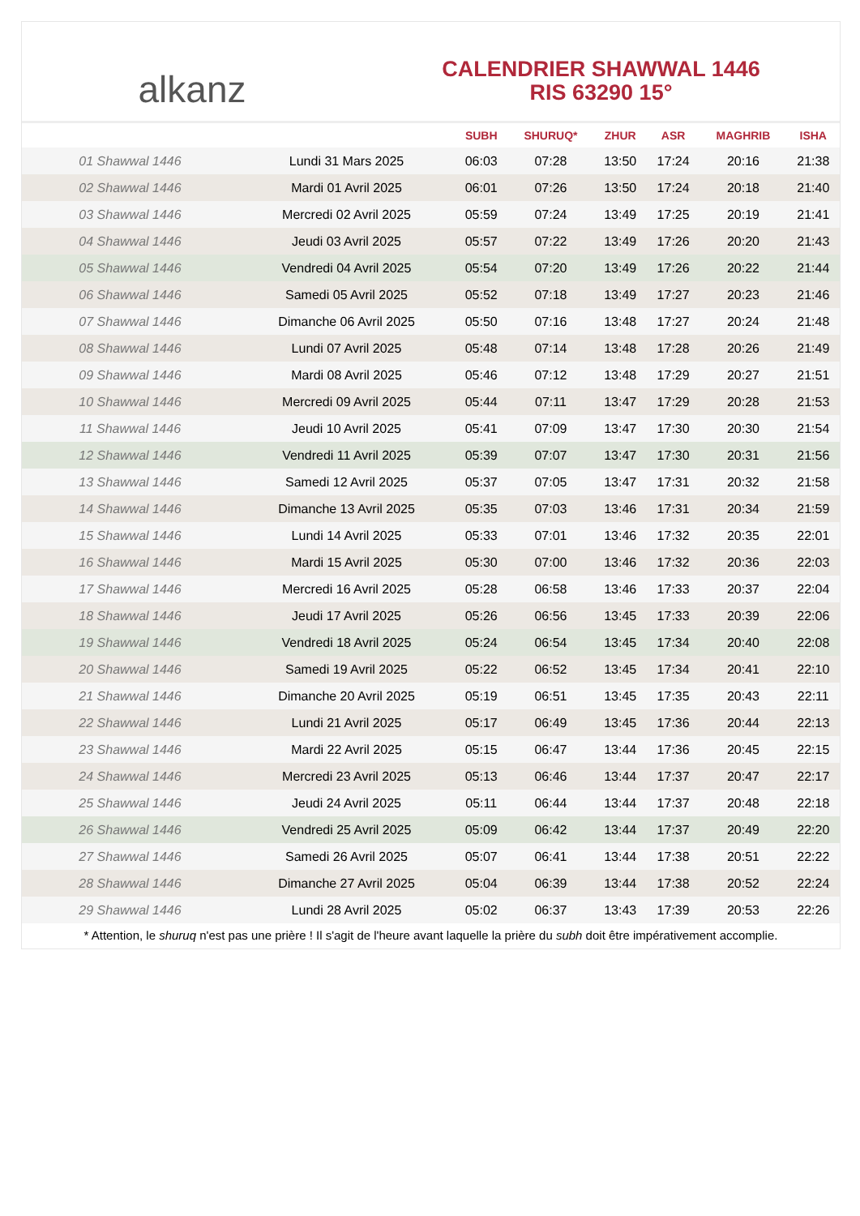alkanz
CALENDRIER SHAWWAL 1446
RIS 63290 15°
| | | SUBH | SHURUQ* | ZHUR | ASR | MAGHRIB | ISHA |
| --- | --- | --- | --- | --- | --- | --- | --- |
| 01 Shawwal 1446 | Lundi 31 Mars 2025 | 06:03 | 07:28 | 13:50 | 17:24 | 20:16 | 21:38 |
| 02 Shawwal 1446 | Mardi 01 Avril 2025 | 06:01 | 07:26 | 13:50 | 17:24 | 20:18 | 21:40 |
| 03 Shawwal 1446 | Mercredi 02 Avril 2025 | 05:59 | 07:24 | 13:49 | 17:25 | 20:19 | 21:41 |
| 04 Shawwal 1446 | Jeudi 03 Avril 2025 | 05:57 | 07:22 | 13:49 | 17:26 | 20:20 | 21:43 |
| 05 Shawwal 1446 | Vendredi 04 Avril 2025 | 05:54 | 07:20 | 13:49 | 17:26 | 20:22 | 21:44 |
| 06 Shawwal 1446 | Samedi 05 Avril 2025 | 05:52 | 07:18 | 13:49 | 17:27 | 20:23 | 21:46 |
| 07 Shawwal 1446 | Dimanche 06 Avril 2025 | 05:50 | 07:16 | 13:48 | 17:27 | 20:24 | 21:48 |
| 08 Shawwal 1446 | Lundi 07 Avril 2025 | 05:48 | 07:14 | 13:48 | 17:28 | 20:26 | 21:49 |
| 09 Shawwal 1446 | Mardi 08 Avril 2025 | 05:46 | 07:12 | 13:48 | 17:29 | 20:27 | 21:51 |
| 10 Shawwal 1446 | Mercredi 09 Avril 2025 | 05:44 | 07:11 | 13:47 | 17:29 | 20:28 | 21:53 |
| 11 Shawwal 1446 | Jeudi 10 Avril 2025 | 05:41 | 07:09 | 13:47 | 17:30 | 20:30 | 21:54 |
| 12 Shawwal 1446 | Vendredi 11 Avril 2025 | 05:39 | 07:07 | 13:47 | 17:30 | 20:31 | 21:56 |
| 13 Shawwal 1446 | Samedi 12 Avril 2025 | 05:37 | 07:05 | 13:47 | 17:31 | 20:32 | 21:58 |
| 14 Shawwal 1446 | Dimanche 13 Avril 2025 | 05:35 | 07:03 | 13:46 | 17:31 | 20:34 | 21:59 |
| 15 Shawwal 1446 | Lundi 14 Avril 2025 | 05:33 | 07:01 | 13:46 | 17:32 | 20:35 | 22:01 |
| 16 Shawwal 1446 | Mardi 15 Avril 2025 | 05:30 | 07:00 | 13:46 | 17:32 | 20:36 | 22:03 |
| 17 Shawwal 1446 | Mercredi 16 Avril 2025 | 05:28 | 06:58 | 13:46 | 17:33 | 20:37 | 22:04 |
| 18 Shawwal 1446 | Jeudi 17 Avril 2025 | 05:26 | 06:56 | 13:45 | 17:33 | 20:39 | 22:06 |
| 19 Shawwal 1446 | Vendredi 18 Avril 2025 | 05:24 | 06:54 | 13:45 | 17:34 | 20:40 | 22:08 |
| 20 Shawwal 1446 | Samedi 19 Avril 2025 | 05:22 | 06:52 | 13:45 | 17:34 | 20:41 | 22:10 |
| 21 Shawwal 1446 | Dimanche 20 Avril 2025 | 05:19 | 06:51 | 13:45 | 17:35 | 20:43 | 22:11 |
| 22 Shawwal 1446 | Lundi 21 Avril 2025 | 05:17 | 06:49 | 13:45 | 17:36 | 20:44 | 22:13 |
| 23 Shawwal 1446 | Mardi 22 Avril 2025 | 05:15 | 06:47 | 13:44 | 17:36 | 20:45 | 22:15 |
| 24 Shawwal 1446 | Mercredi 23 Avril 2025 | 05:13 | 06:46 | 13:44 | 17:37 | 20:47 | 22:17 |
| 25 Shawwal 1446 | Jeudi 24 Avril 2025 | 05:11 | 06:44 | 13:44 | 17:37 | 20:48 | 22:18 |
| 26 Shawwal 1446 | Vendredi 25 Avril 2025 | 05:09 | 06:42 | 13:44 | 17:37 | 20:49 | 22:20 |
| 27 Shawwal 1446 | Samedi 26 Avril 2025 | 05:07 | 06:41 | 13:44 | 17:38 | 20:51 | 22:22 |
| 28 Shawwal 1446 | Dimanche 27 Avril 2025 | 05:04 | 06:39 | 13:44 | 17:38 | 20:52 | 22:24 |
| 29 Shawwal 1446 | Lundi 28 Avril 2025 | 05:02 | 06:37 | 13:43 | 17:39 | 20:53 | 22:26 |
* Attention, le shuruq n'est pas une prière ! Il s'agit de l'heure avant laquelle la prière du subh doit être impérativement accomplie.